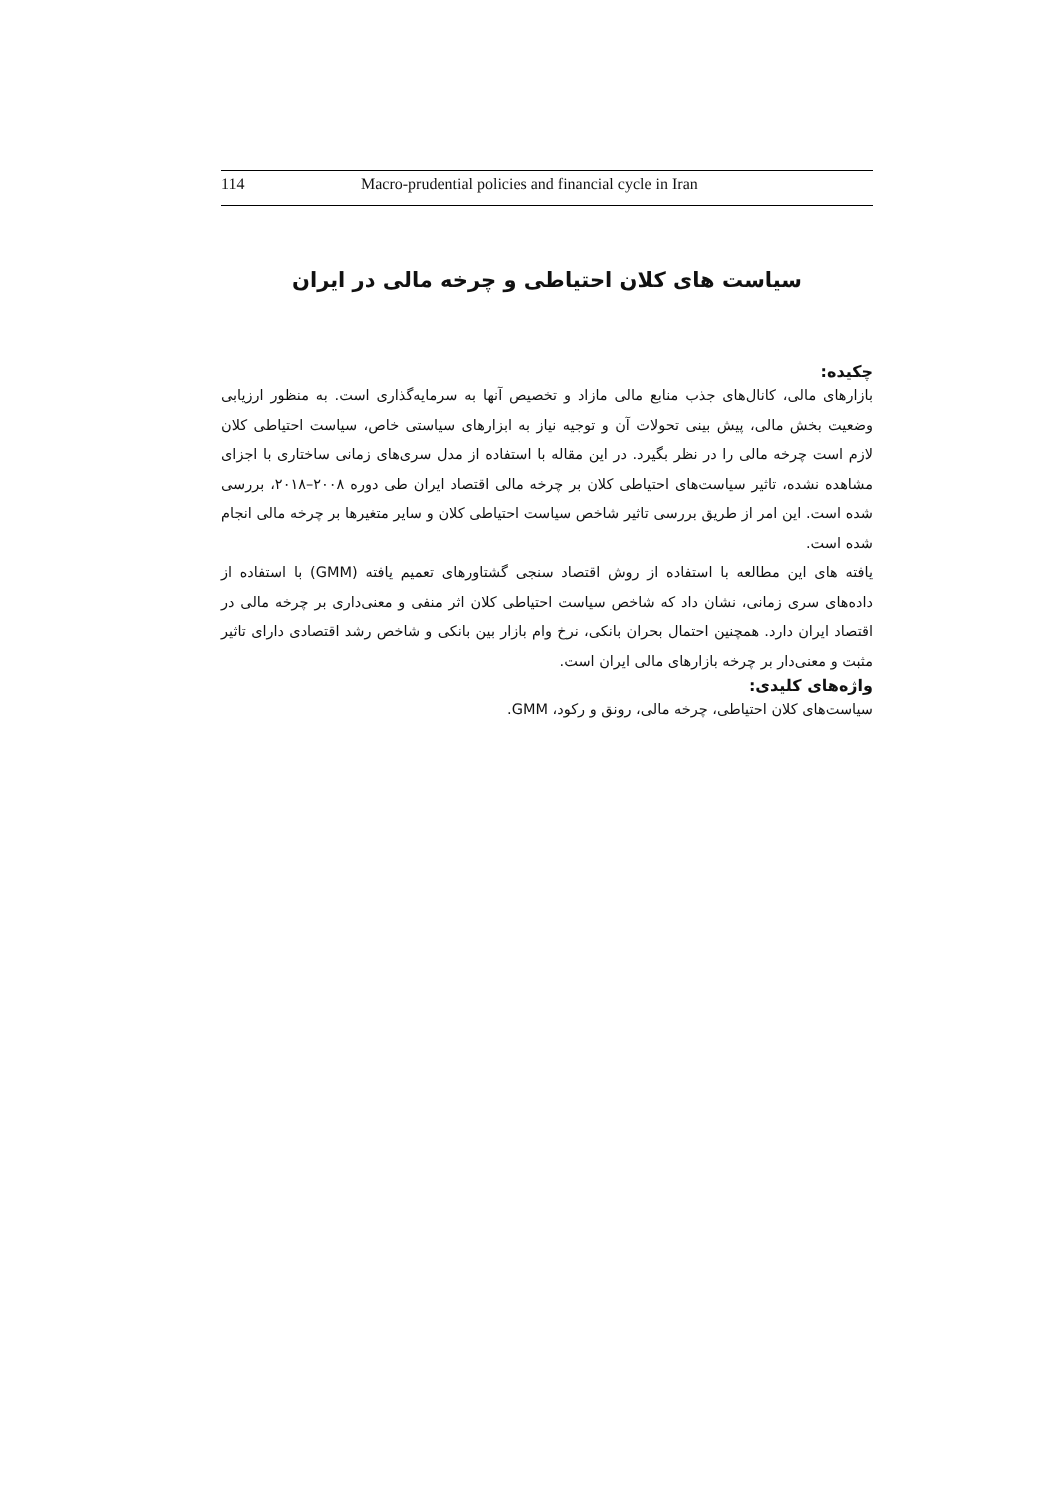114 Macro-prudential policies and financial cycle in Iran
سیاست های کلان احتیاطی و چرخه مالی در ایران
چکیده:
بازارهای مالی، کانال‌های جذب منابع مالی مازاد و تخصیص آنها به سرمایه‌گذاری است. به منظور ارزیابی وضعیت بخش مالی، پیش بینی تحولات آن و توجیه نیاز به ابزارهای سیاستی خاص، سیاست احتیاطی کلان لازم است چرخه مالی را در نظر بگیرد. در این مقاله با استفاده از مدل سری‌های زمانی ساختاری با اجزای مشاهده نشده، تاثیر سیاست‌های احتیاطی کلان بر چرخه مالی اقتصاد ایران طی دوره ۲۰۰۸–۲۰۱۸، بررسی شده است. این امر از طریق بررسی تاثیر شاخص سیاست احتیاطی کلان و سایر متغیرها بر چرخه مالی انجام شده است.
یافته های این مطالعه با استفاده از روش اقتصاد سنجی گشتاورهای تعمیم یافته (GMM) با استفاده از داده‌های سری زمانی، نشان داد که شاخص سیاست احتیاطی کلان اثر منفی و معنی‌داری بر چرخه مالی در اقتصاد ایران دارد. همچنین احتمال بحران بانکی، نرخ وام بازار بین بانکی و شاخص رشد اقتصادی دارای تاثیر مثبت و معنی‌دار بر چرخه بازارهای مالی ایران است.
واژه‌های کلیدی:
سیاست‌های کلان احتیاطی، چرخه مالی، رونق و رکود، GMM.